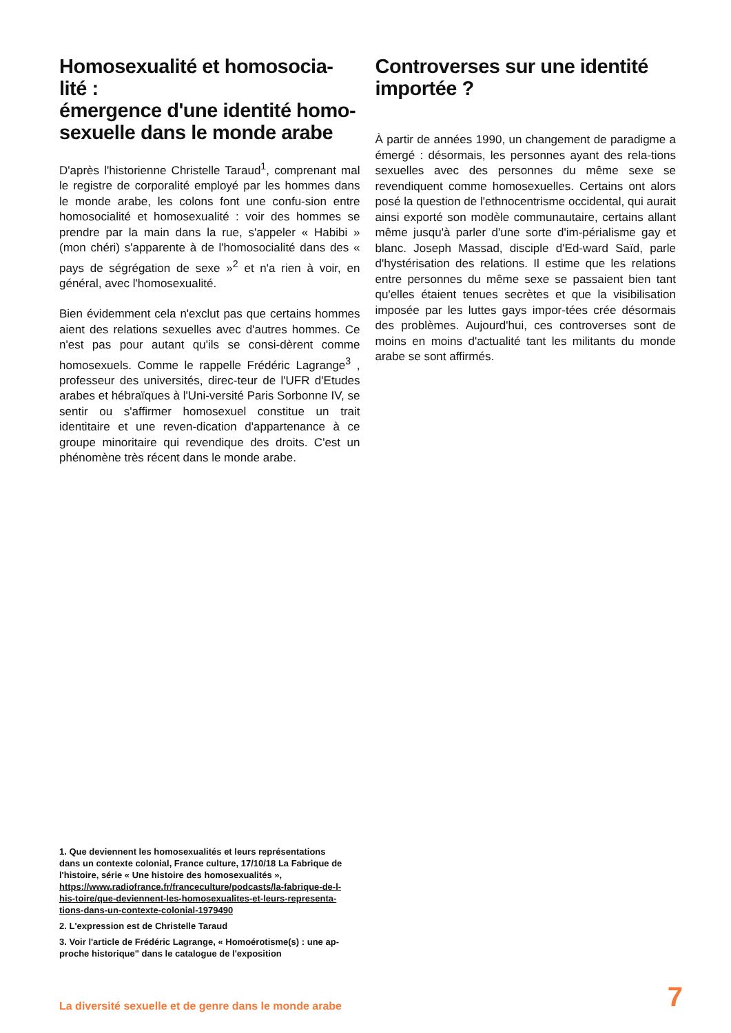Homosexualité et homosocia-lité :
émergence d'une identité homo-sexuelle dans le monde arabe
D'après l'historienne Christelle Taraud<sup>1</sup>, comprenant mal le registre de corporalité employé par les hommes dans le monde arabe, les colons font une confu-sion entre homosocialité et homosexualité : voir des hommes se prendre par la main dans la rue, s'appeler « Habibi » (mon chéri) s'apparente à de l'homosocialité dans des « pays de ségrégation de sexe »<sup>2</sup> et n'a rien à voir, en général, avec l'homosexualité.
Bien évidemment cela n'exclut pas que certains hommes aient des relations sexuelles avec d'autres hommes. Ce n'est pas pour autant qu'ils se consi-dèrent comme homosexuels. Comme le rappelle Frédéric Lagrange<sup>3</sup> , professeur des universités, direc-teur de l'UFR d'Etudes arabes et hébraïques à l'Uni-versité Paris Sorbonne IV, se sentir ou s'affirmer homosexuel constitue un trait identitaire et une reven-dication d'appartenance à ce groupe minoritaire qui revendique des droits. C'est un phénomène très récent dans le monde arabe.
Controverses sur une identité importée ?
À partir de années 1990, un changement de paradigme a émergé : désormais, les personnes ayant des rela-tions sexuelles avec des personnes du même sexe se revendiquent comme homosexuelles. Certains ont alors posé la question de l'ethnocentrisme occidental, qui aurait ainsi exporté son modèle communautaire, certains allant même jusqu'à parler d'une sorte d'im-périalisme gay et blanc. Joseph Massad, disciple d'Ed-ward Saïd, parle d'hystérisation des relations. Il estime que les relations entre personnes du même sexe se passaient bien tant qu'elles étaient tenues secrètes et que la visibilisation imposée par les luttes gays impor-tées crée désormais des problèmes. Aujourd'hui, ces controverses sont de moins en moins d'actualité tant les militants du monde arabe se sont affirmés.
1. Que deviennent les homosexualités et leurs représentations dans un contexte colonial, France culture, 17/10/18 La Fabrique de l'histoire, série « Une histoire des homosexualités », https://www.radiofrance.fr/franceculture/podcasts/la-fabrique-de-l-his-toire/que-deviennent-les-homosexualites-et-leurs-representa-tions-dans-un-contexte-colonial-1979490
2. L'expression est de Christelle Taraud
3. Voir l'article de Frédéric Lagrange, « Homoérotisme(s) : une ap-proche historique" dans le catalogue de l'exposition
La diversité sexuelle et de genre dans le monde arabe 7